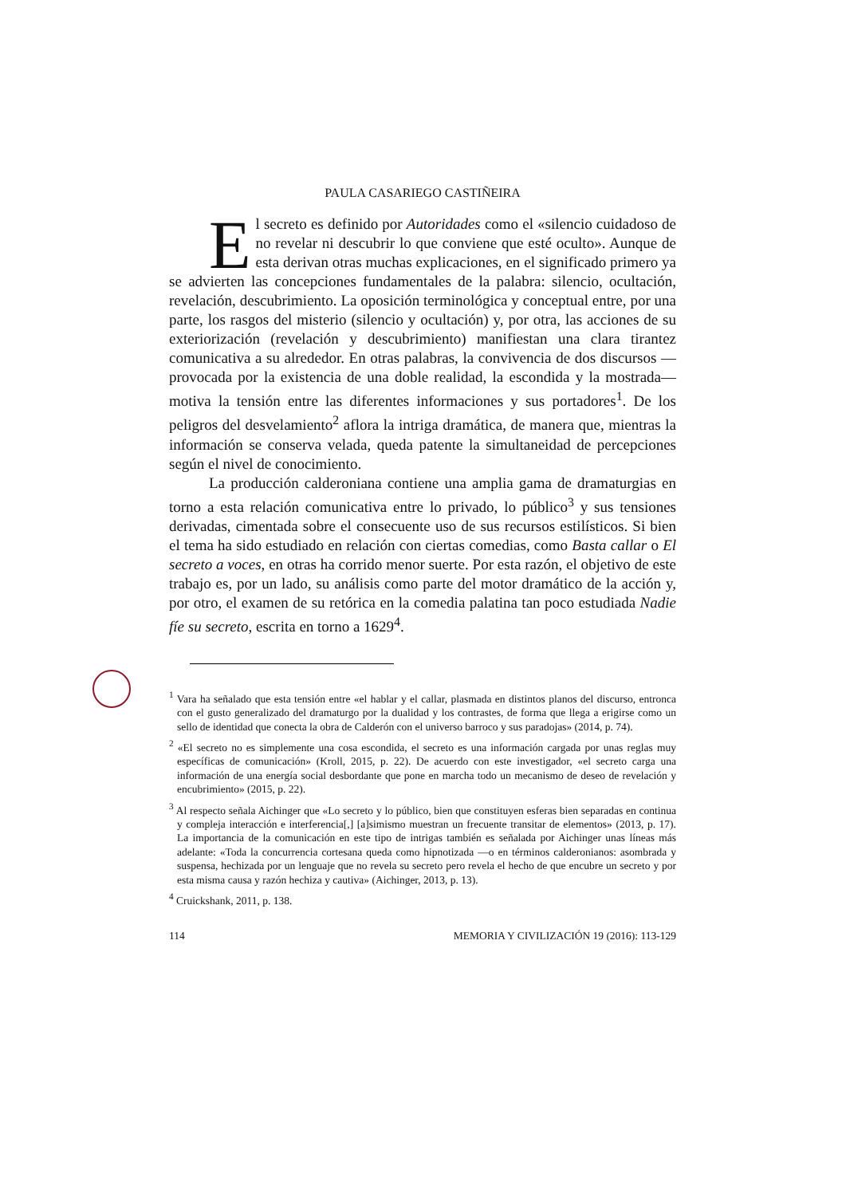PAULA CASARIEGO CASTIÑEIRA
El secreto es definido por Autoridades como el «silencio cuidadoso de no revelar ni descubrir lo que conviene que esté oculto». Aunque de esta derivan otras muchas explicaciones, en el significado primero ya se advierten las concepciones fundamentales de la palabra: silencio, ocultación, revelación, descubrimiento. La oposición terminológica y conceptual entre, por una parte, los rasgos del misterio (silencio y ocultación) y, por otra, las acciones de su exteriorización (revelación y descubrimiento) manifiestan una clara tirantez comunicativa a su alrededor. En otras palabras, la convivencia de dos discursos —provocada por la existencia de una doble realidad, la escondida y la mostrada— motiva la tensión entre las diferentes informaciones y sus portadores<sup>1</sup>. De los peligros del desvelamiento<sup>2</sup> aflora la intriga dramática, de manera que, mientras la información se conserva velada, queda patente la simultaneidad de percepciones según el nivel de conocimiento.
La producción calderoniana contiene una amplia gama de dramaturgias en torno a esta relación comunicativa entre lo privado, lo público<sup>3</sup> y sus tensiones derivadas, cimentada sobre el consecuente uso de sus recursos estilísticos. Si bien el tema ha sido estudiado en relación con ciertas comedias, como Basta callar o El secreto a voces, en otras ha corrido menor suerte. Por esta razón, el objetivo de este trabajo es, por un lado, su análisis como parte del motor dramático de la acción y, por otro, el examen de su retórica en la comedia palatina tan poco estudiada Nadie fíe su secreto, escrita en torno a 1629<sup>4</sup>.
<sup>1</sup> Vara ha señalado que esta tensión entre «el hablar y el callar, plasmada en distintos planos del discurso, entronca con el gusto generalizado del dramaturgo por la dualidad y los contrastes, de forma que llega a erigirse como un sello de identidad que conecta la obra de Calderón con el universo barroco y sus paradojas» (2014, p. 74).
<sup>2</sup> «El secreto no es simplemente una cosa escondida, el secreto es una información cargada por unas reglas muy específicas de comunicación» (Kroll, 2015, p. 22). De acuerdo con este investigador, «el secreto carga una información de una energía social desbordante que pone en marcha todo un mecanismo de deseo de revelación y encubrimiento» (2015, p. 22).
<sup>3</sup> Al respecto señala Aichinger que «Lo secreto y lo público, bien que constituyen esferas bien separadas en continua y compleja interacción e interferencia[,] [a]simismo muestran un frecuente transitar de elementos» (2013, p. 17). La importancia de la comunicación en este tipo de intrigas también es señalada por Aichinger unas líneas más adelante: «Toda la concurrencia cortesana queda como hipnotizada —o en términos calderonianos: asombrada y suspensa, hechizada por un lenguaje que no revela su secreto pero revela el hecho de que encubre un secreto y por esta misma causa y razón hechiza y cautiva» (Aichinger, 2013, p. 13).
<sup>4</sup> Cruickshank, 2011, p. 138.
114 MEMORIA Y CIVILIZACIÓN 19 (2016): 113-129